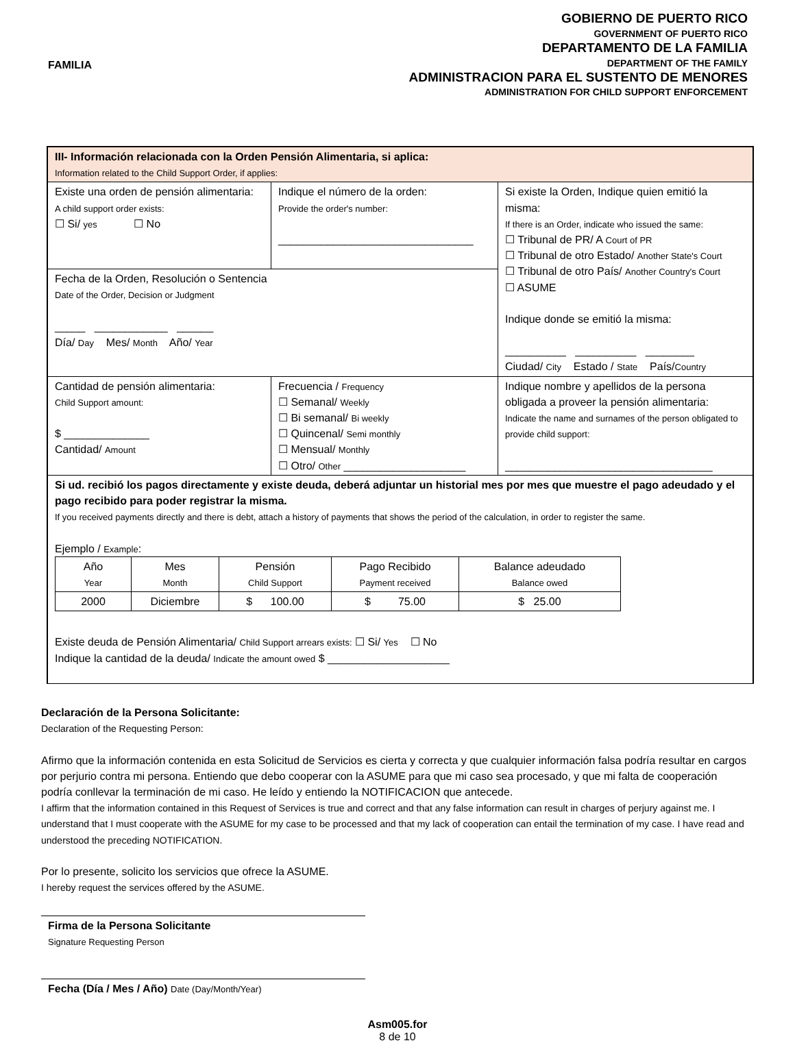FAMILIA
GOBIERNO DE PUERTO RICO
GOVERNMENT OF PUERTO RICO
DEPARTAMENTO DE LA FAMILIA
DEPARTMENT OF THE FAMILY
ADMINISTRACION PARA EL SUSTENTO DE MENORES
ADMINISTRATION FOR CHILD SUPPORT ENFORCEMENT
| III- Información relacionada con la Orden Pensión Alimentaria, si aplica: Information related to the Child Support Order, if applies: | | |
| Existe una orden de pensión alimentaria: A child support order exists: ☐ Si/ yes ☐ No | Indique el número de la orden: Provide the order's number: ________________________________ | Si existe la Orden, Indique quien emitió la misma: If there is an Order, indicate who issued the same: ☐ Tribunal de PR/ A Court of PR ☐ Tribunal de otro Estado/ Another State's Court ☐ Tribunal de otro País/ Another Country's Court ☐ ASUME Indique donde se emitió la misma: __________ __________ ________ Ciudad/ City Estado / State País/ Country |
| Fecha de la Orden, Resolución o Sentencia Date of the Order, Decision or Judgment _____ ____________ ______ Día/ Day Mes/ Month Año/ Year | | |
| Cantidad de pensión alimentaria: Child Support amount: $ ______________ Cantidad/ Amount | Frecuencia / Frequency ☐ Semanal/ Weekly ☐ Bi semanal/ Bi weekly ☐ Quincenal/ Semi monthly ☐ Mensual/ Monthly ☐ Otro/ Other ____________________ | Indique nombre y apellidos de la persona obligada a proveer la pensión alimentaria: Indicate the name and surnames of the person obligated to provide child support: __________________________________ |
| Si ud. recibió los pagos directamente y existe deuda, deberá adjuntar un historial mes por mes que muestre el pago adeudado y el pago recibido para poder registrar la misma. If you received payments directly and there is debt, attach a history of payments that shows the period of the calculation, in order to register the same. Ejemplo / Example : / Año Year / Mes Month / Pensión Child Support / Pago Recibido Payment received / Balance adeudado Balance owed / / --- / --- / --- / --- / --- / / 2000 / Diciembre / $ 100.00 / $ 75.00 / $ 25.00 / Existe deuda de Pensión Alimentaria/ Child Support arrears exists: ☐ Si/ Yes ☐ No Indique la cantidad de la deuda/ Indicate the amount owed $ ____________________ | | |
Declaración de la Persona Solicitante:
Declaration of the Requesting Person:
Afirmo que la información contenida en esta Solicitud de Servicios es cierta y correcta y que cualquier información falsa podría resultar en cargos por perjurio contra mi persona. Entiendo que debo cooperar con la ASUME para que mi caso sea procesado, y que mi falta de cooperación podría conllevar la terminación de mi caso. He leído y entiendo la NOTIFICACION que antecede.
I affirm that the information contained in this Request of Services is true and correct and that any false information can result in charges of perjury against me. I understand that I must cooperate with the ASUME for my case to be processed and that my lack of cooperation can entail the termination of my case. I have read and understood the preceding NOTIFICATION.
Por lo presente, solicito los servicios que ofrece la ASUME.
I hereby request the services offered by the ASUME.
Firma de la Persona Solicitante
Signature Requesting Person
Fecha (Día / Mes / Año) Date (Day/Month/Year)
Asm005.for
8 de 10